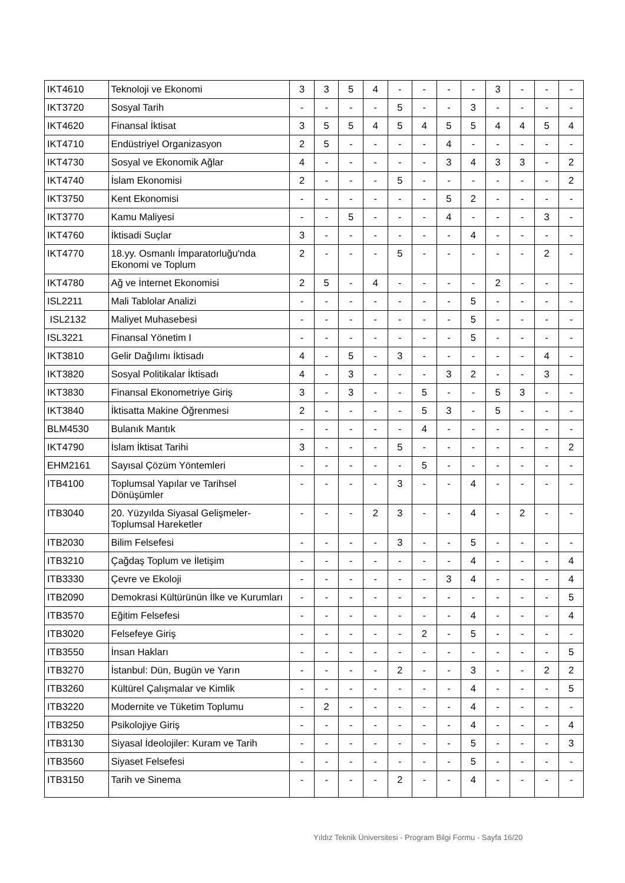| IKT4610 | Teknoloji ve Ekonomi | 3 | 3 | 5 | 4 | - | - | - | - | 3 | - | - | - |
| IKT3720 | Sosyal Tarih | - | - | - | - | 5 | - | - | 3 | - | - | - | - |
| IKT4620 | Finansal İktisat | 3 | 5 | 5 | 4 | 5 | 4 | 5 | 5 | 4 | 4 | 5 | 4 |
| IKT4710 | Endüstriyel Organizasyon | 2 | 5 | - | - | - | - | 4 | - | - | - | - | - |
| IKT4730 | Sosyal ve Ekonomik Ağlar | 4 | - | - | - | - | - | 3 | 4 | 3 | 3 | - | 2 |
| IKT4740 | İslam Ekonomisi | 2 | - | - | - | 5 | - | - | - | - | - | - | 2 |
| IKT3750 | Kent Ekonomisi | - | - | - | - | - | - | 5 | 2 | - | - | - | - |
| IKT3770 | Kamu Maliyesi | - | - | 5 | - | - | - | 4 | - | - | - | 3 | - |
| IKT4760 | İktisadi Suçlar | 3 | - | - | - | - | - | - | 4 | - | - | - | - |
| IKT4770 | 18.yy. Osmanlı İmparatorluğu'nda Ekonomi ve Toplum | 2 | - | - | - | 5 | - | - | - | - | - | 2 | - |
| IKT4780 | Ağ ve İnternet Ekonomisi | 2 | 5 | - | 4 | - | - | - | - | 2 | - | - | - |
| ISL2211 | Mali Tablolar Analizi | - | - | - | - | - | - | - | 5 | - | - | - | - |
| ISL2132 | Maliyet Muhasebesi | - | - | - | - | - | - | - | 5 | - | - | - | - |
| ISL3221 | Finansal Yönetim I | - | - | - | - | - | - | - | 5 | - | - | - | - |
| IKT3810 | Gelir Dağılımı İktisadı | 4 | - | 5 | - | 3 | - | - | - | - | - | 4 | - |
| IKT3820 | Sosyal Politikalar İktisadı | 4 | - | 3 | - | - | - | 3 | 2 | - | - | 3 | - |
| IKT3830 | Finansal Ekonometriye Giriş | 3 | - | 3 | - | - | 5 | - | - | 5 | 3 | - | - |
| IKT3840 | İktisatta Makine Öğrenmesi | 2 | - | - | - | - | 5 | 3 | - | 5 | - | - | - |
| BLM4530 | Bulanık Mantık | - | - | - | - | - | 4 | - | - | - | - | - | - |
| IKT4790 | İslam İktisat Tarihi | 3 | - | - | - | 5 | - | - | - | - | - | - | 2 |
| EHM2161 | Sayısal Çözüm Yöntemleri | - | - | - | - | - | 5 | - | - | - | - | - | - |
| ITB4100 | Toplumsal Yapılar ve Tarihsel Dönüşümler | - | - | - | - | 3 | - | - | 4 | - | - | - | - |
| ITB3040 | 20. Yüzyılda Siyasal Gelişmeler-Toplumsal Hareketler | - | - | - | 2 | 3 | - | - | 4 | - | 2 | - | - |
| ITB2030 | Bilim Felsefesi | - | - | - | - | 3 | - | - | 5 | - | - | - | - |
| ITB3210 | Çağdaş Toplum ve İletişim | - | - | - | - | - | - | - | 4 | - | - | - | 4 |
| ITB3330 | Çevre ve Ekoloji | - | - | - | - | - | - | 3 | 4 | - | - | - | 4 |
| ITB2090 | Demokrasi Kültürünün İlke ve Kurumları | - | - | - | - | - | - | - | - | - | - | - | 5 |
| ITB3570 | Eğitim Felsefesi | - | - | - | - | - | - | - | 4 | - | - | - | 4 |
| ITB3020 | Felsefeye Giriş | - | - | - | - | - | 2 | - | 5 | - | - | - | - |
| ITB3550 | İnsan Hakları | - | - | - | - | - | - | - | - | - | - | - | 5 |
| ITB3270 | İstanbul: Dün, Bugün ve Yarın | - | - | - | - | 2 | - | - | 3 | - | - | 2 | 2 |
| ITB3260 | Kültürel Çalışmalar ve Kimlik | - | - | - | - | - | - | - | 4 | - | - | - | 5 |
| ITB3220 | Modernite ve Tüketim Toplumu | - | 2 | - | - | - | - | - | 4 | - | - | - | - |
| ITB3250 | Psikolojiye Giriş | - | - | - | - | - | - | - | 4 | - | - | - | 4 |
| ITB3130 | Siyasal İdeolojiler: Kuram ve Tarih | - | - | - | - | - | - | - | 5 | - | - | - | 3 |
| ITB3560 | Siyaset Felsefesi | - | - | - | - | - | - | - | 5 | - | - | - | - |
| ITB3150 | Tarih ve Sinema | - | - | - | - | 2 | - | - | 4 | - | - | - | - |
Yıldız Teknik Üniversitesi - Program Bilgi Formu - Sayfa 16/20